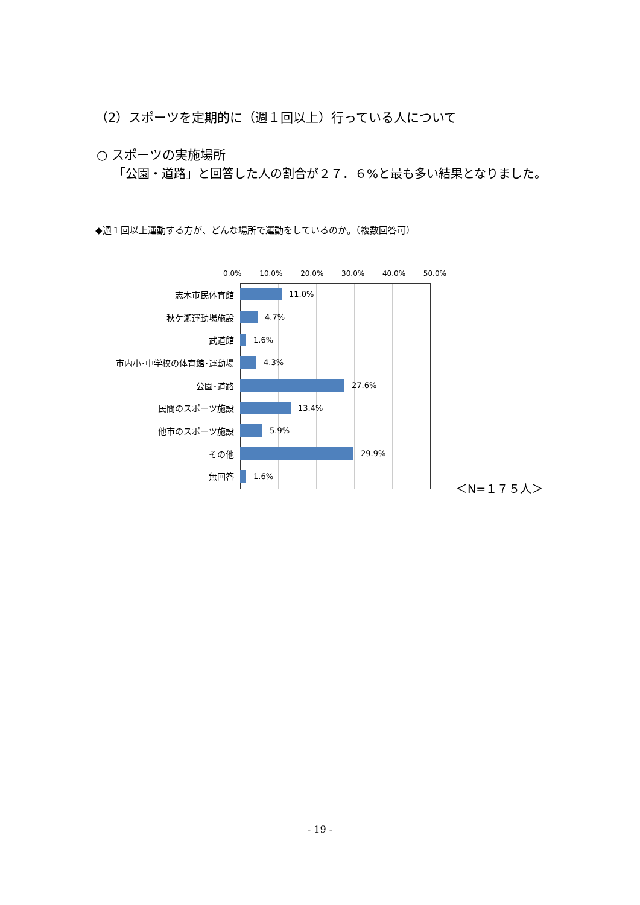（2）スポーツを定期的に（週１回以上）行っている人について
○ スポーツの実施場所
「公園・道路」と回答した人の割合が２７．６%と最も多い結果となりました。
◆週１回以上運動する方が、どんな場所で運動をしているのか。（複数回答可）
0.0% 10.0% 20.0% 30.0% 40.0% 50.0%
志木市民体育館 11.0%
秋ケ瀬運動場施設 4.7%
武道館 1.6%
市内小･中学校の体育館･運動場 4.3%
公園･道路 27.6%
民間のスポーツ施設 13.4%
他市のスポーツ施設 5.9%
その他 29.9%
無回答 1.6%
＜N=１７５人＞
- 19 -